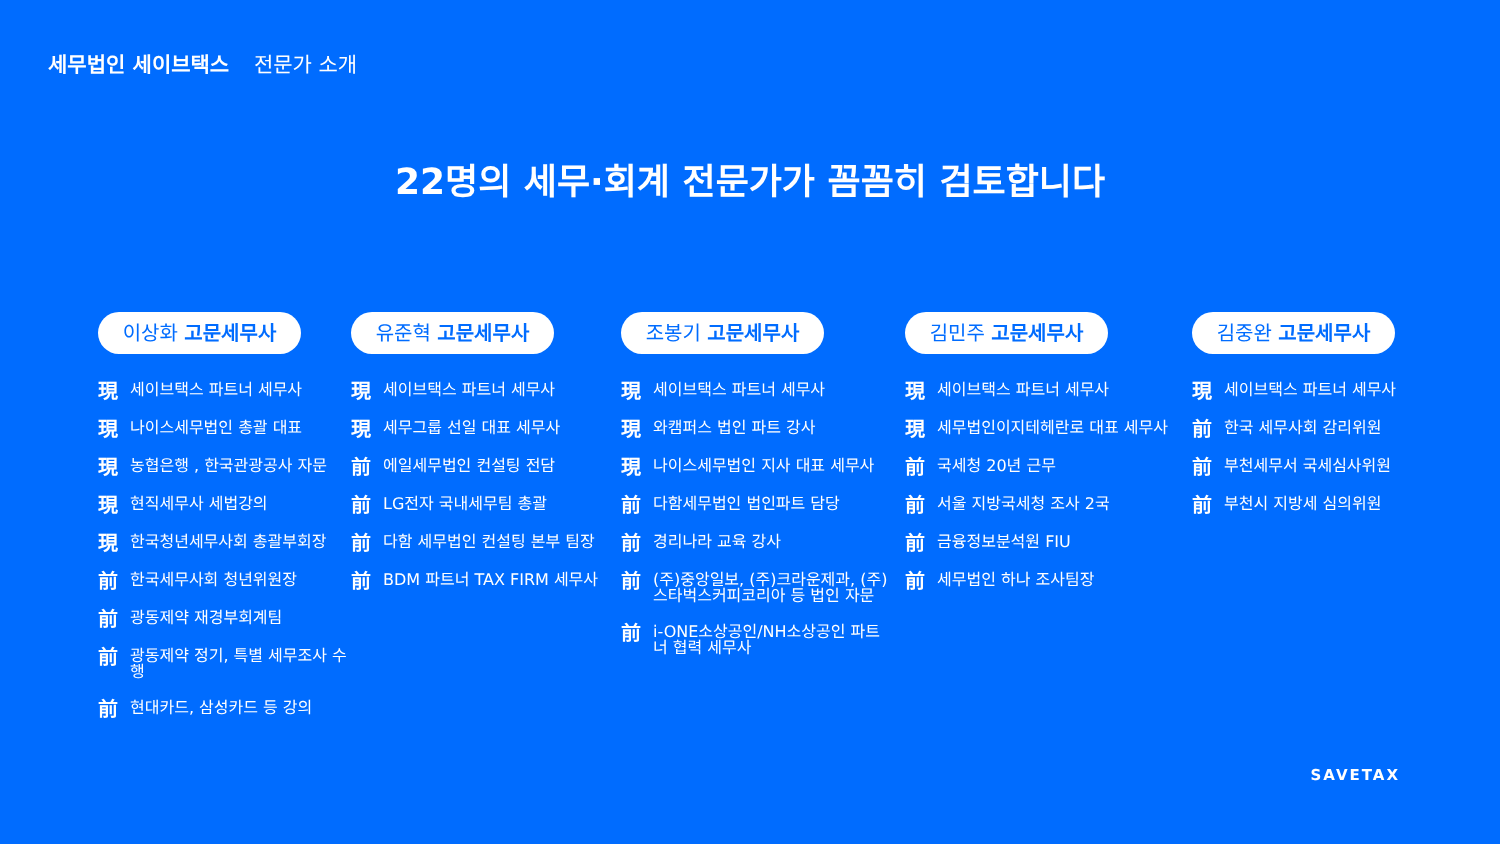세무법인 세이브택스 전문가 소개
22명의 세무·회계 전문가가 꼼꼼히 검토합니다
이상화 고문세무사
現세이브택스 파트너 세무사
現나이스세무법인 총괄 대표
現농협은행 , 한국관광공사 자문
現현직세무사 세법강의
現한국청년세무사회 총괄부회장
前한국세무사회 청년위원장
前광동제약 재경부회계팀
前광동제약 정기, 특별 세무조사 수행
前현대카드, 삼성카드 등 강의
유준혁 고문세무사
現세이브택스 파트너 세무사
現세무그룹 선일 대표 세무사
前에일세무법인 컨설팅 전담
前 LG전자 국내세무팀 총괄
前다함 세무법인 컨설팅 본부 팀장
前 BDM 파트너 TAX FIRM 세무사
조봉기 고문세무사
現세이브택스 파트너 세무사
現와캠퍼스 법인 파트 강사
現나이스세무법인 지사 대표 세무사
前다함세무법인 법인파트 담당
前경리나라 교육 강사
前 (주)중앙일보, (주)크라운제과, (주)스타벅스커피코리아 등 법인 자문
前i-ONE소상공인/NH소상공인 파트너 협력 세무사
김민주 고문세무사
現세이브택스 파트너 세무사
現세무법인이지테헤란로 대표 세무사
前국세청 20년 근무
前서울 지방국세청 조사 2국
前금융정보분석원 FIU
前세무법인 하나 조사팀장
김중완 고문세무사
現세이브택스 파트너 세무사
前한국 세무사회 감리위원
前부천세무서 국세심사위원
前부천시 지방세 심의위원
SAVETAX